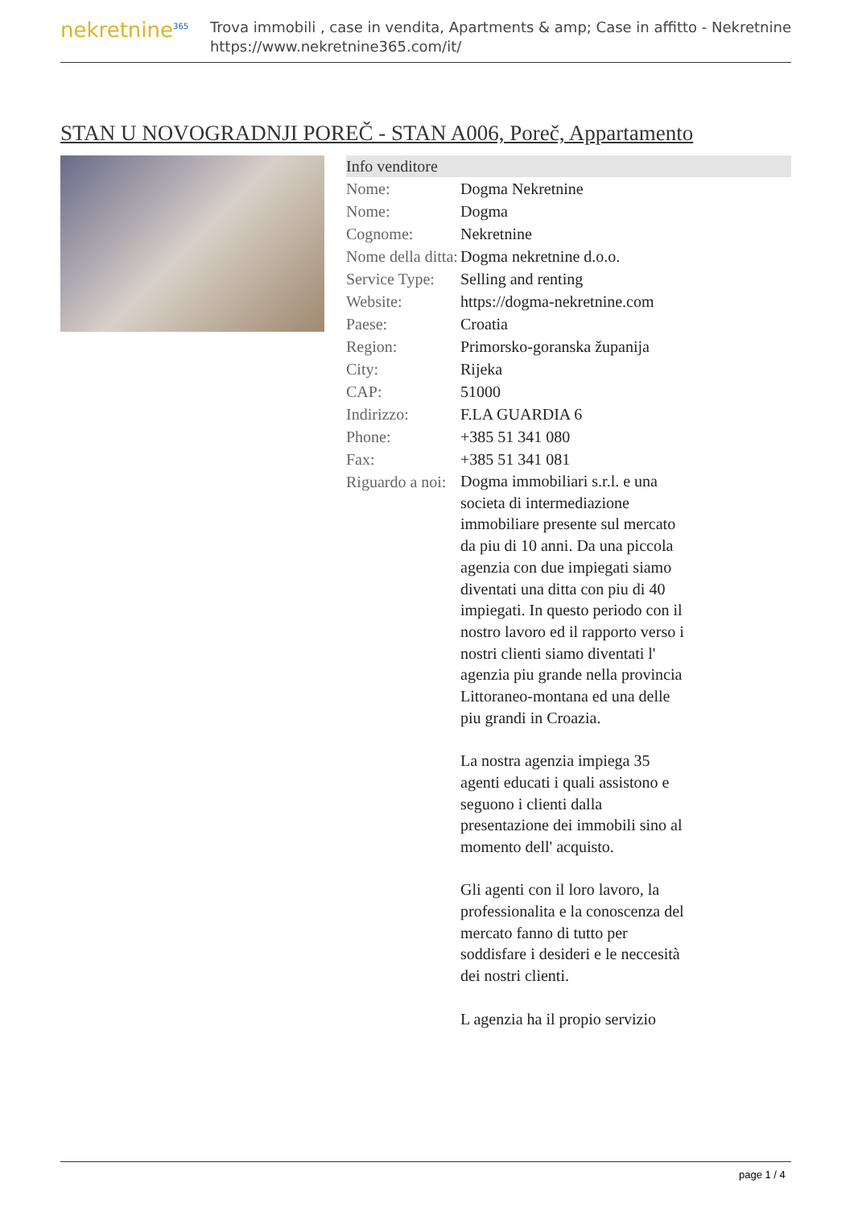nekretnine<sup>365</sup>
Trova immobili , case in vendita, Apartments & amp; Case in affitto - Nekretnine
https://www.nekretnine365.com/it/
STAN U NOVOGRADNJI POREČ - STAN A006, Poreč, Appartamento
| Info venditore | |
| --- | --- |
| Nome: | Dogma Nekretnine |
| Nome: | Dogma |
| Cognome: | Nekretnine |
| Nome della ditta: | Dogma nekretnine d.o.o. |
| Service Type: | Selling and renting |
| Website: | https://dogma-nekretnine.com |
| Paese: | Croatia |
| Region: | Primorsko-goranska županija |
| City: | Rijeka |
| CAP: | 51000 |
| Indirizzo: | F.LA GUARDIA 6 |
| Phone: | +385 51 341 080 |
| Fax: | +385 51 341 081 |
| Riguardo a noi: | Dogma immobiliari s.r.l. e una societa di intermediazione immobiliare presente sul mercato da piu di 10 anni. Da una piccola agenzia con due impiegati siamo diventati una ditta con piu di 40 impiegati. In questo periodo con il nostro lavoro ed il rapporto verso i nostri clienti siamo diventati l' agenzia piu grande nella provincia Littoraneo-montana ed una delle piu grandi in Croazia. La nostra agenzia impiega 35 agenti educati i quali assistono e seguono i clienti dalla presentazione dei immobili sino al momento dell' acquisto. Gli agenti con il loro lavoro, la professionalita e la conoscenza del mercato fanno di tutto per soddisfare i desideri e le neccesità dei nostri clienti. L agenzia ha il propio servizio |
page 1 / 4